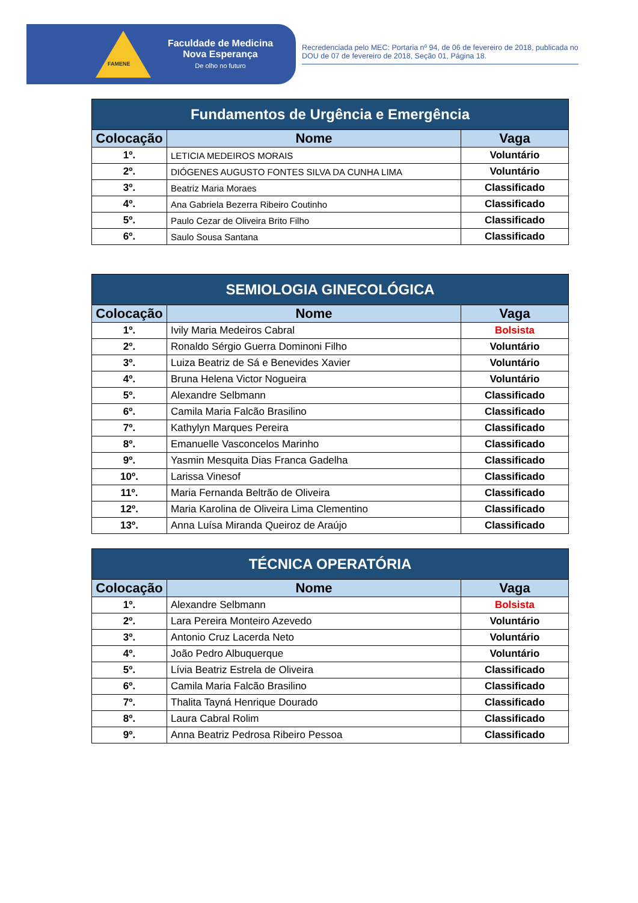FAMENE
Faculdade de Medicina
Nova Esperança
De olho no futuro
Recredenciada pelo MEC: Portaria nº 94, de 06 de fevereiro de 2018, publicada no DOU de 07 de fevereiro de 2018, Seção 01, Página 18.
| Fundamentos de Urgência e Emergência | | |
| --- | --- | --- |
| Colocação | Nome | Vaga |
| 1º. | LETICIA MEDEIROS MORAIS | Voluntário |
| 2º. | DIÓGENES AUGUSTO FONTES SILVA DA CUNHA LIMA | Voluntário |
| 3º. | Beatriz Maria Moraes | Classificado |
| 4º. | Ana Gabriela Bezerra Ribeiro Coutinho | Classificado |
| 5º. | Paulo Cezar de Oliveira Brito Filho | Classificado |
| 6º. | Saulo Sousa Santana | Classificado |
| SEMIOLOGIA GINECOLÓGICA | | |
| --- | --- | --- |
| Colocação | Nome | Vaga |
| 1º. | Ivily Maria Medeiros Cabral | Bolsista |
| 2º. | Ronaldo Sérgio Guerra Dominoni Filho | Voluntário |
| 3º. | Luiza Beatriz de Sá e Benevides Xavier | Voluntário |
| 4º. | Bruna Helena Victor Nogueira | Voluntário |
| 5º. | Alexandre Selbmann | Classificado |
| 6º. | Camila Maria Falcão Brasilino | Classificado |
| 7º. | Kathylyn Marques Pereira | Classificado |
| 8º. | Emanuelle Vasconcelos Marinho | Classificado |
| 9º. | Yasmin Mesquita Dias Franca Gadelha | Classificado |
| 10º. | Larissa Vinesof | Classificado |
| 11º. | Maria Fernanda Beltrão de Oliveira | Classificado |
| 12º. | Maria Karolina de Oliveira Lima Clementino | Classificado |
| 13º. | Anna Luísa Miranda Queiroz de Araújo | Classificado |
| TÉCNICA OPERATÓRIA | | |
| --- | --- | --- |
| Colocação | Nome | Vaga |
| 1º. | Alexandre Selbmann | Bolsista |
| 2º. | Lara Pereira Monteiro Azevedo | Voluntário |
| 3º. | Antonio Cruz Lacerda Neto | Voluntário |
| 4º. | João Pedro Albuquerque | Voluntário |
| 5º. | Lívia Beatriz Estrela de Oliveira | Classificado |
| 6º. | Camila Maria Falcão Brasilino | Classificado |
| 7º. | Thalita Tayná Henrique Dourado | Classificado |
| 8º. | Laura Cabral Rolim | Classificado |
| 9º. | Anna Beatriz Pedrosa Ribeiro Pessoa | Classificado |